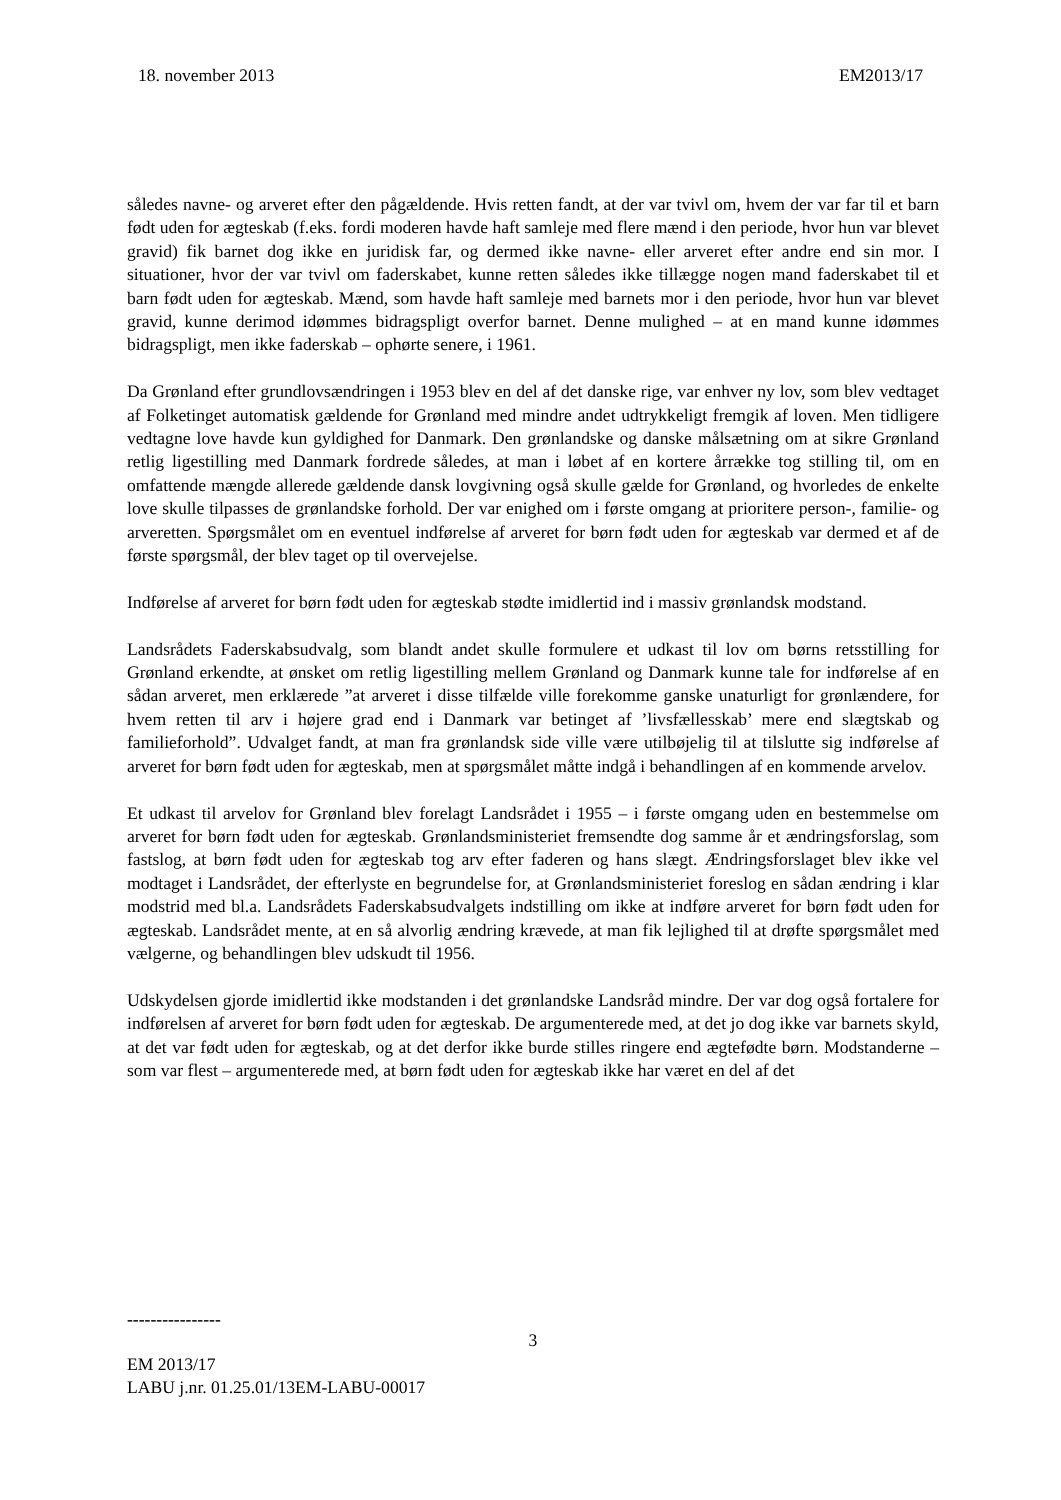18. november 2013 EM2013/17
således navne- og arveret efter den pågældende. Hvis retten fandt, at der var tvivl om, hvem der var far til et barn født uden for ægteskab (f.eks. fordi moderen havde haft samleje med flere mænd i den periode, hvor hun var blevet gravid) fik barnet dog ikke en juridisk far, og dermed ikke navne- eller arveret efter andre end sin mor. I situationer, hvor der var tvivl om faderskabet, kunne retten således ikke tillægge nogen mand faderskabet til et barn født uden for ægteskab. Mænd, som havde haft samleje med barnets mor i den periode, hvor hun var blevet gravid, kunne derimod idømmes bidragspligt overfor barnet. Denne mulighed – at en mand kunne idømmes bidragspligt, men ikke faderskab – ophørte senere, i 1961.
Da Grønland efter grundlovsændringen i 1953 blev en del af det danske rige, var enhver ny lov, som blev vedtaget af Folketinget automatisk gældende for Grønland med mindre andet udtrykkeligt fremgik af loven. Men tidligere vedtagne love havde kun gyldighed for Danmark. Den grønlandske og danske målsætning om at sikre Grønland retlig ligestilling med Danmark fordrede således, at man i løbet af en kortere årrække tog stilling til, om en omfattende mængde allerede gældende dansk lovgivning også skulle gælde for Grønland, og hvorledes de enkelte love skulle tilpasses de grønlandske forhold. Der var enighed om i første omgang at prioritere person-, familie- og arveretten. Spørgsmålet om en eventuel indførelse af arveret for børn født uden for ægteskab var dermed et af de første spørgsmål, der blev taget op til overvejelse.
Indførelse af arveret for børn født uden for ægteskab stødte imidlertid ind i massiv grønlandsk modstand.
Landsrådets Faderskabsudvalg, som blandt andet skulle formulere et udkast til lov om børns retsstilling for Grønland erkendte, at ønsket om retlig ligestilling mellem Grønland og Danmark kunne tale for indførelse af en sådan arveret, men erklærede ”at arveret i disse tilfælde ville forekomme ganske unaturligt for grønlændere, for hvem retten til arv i højere grad end i Danmark var betinget af ’livsfællesskab’ mere end slægtskab og familieforhold”. Udvalget fandt, at man fra grønlandsk side ville være utilbøjelig til at tilslutte sig indførelse af arveret for børn født uden for ægteskab, men at spørgsmålet måtte indgå i behandlingen af en kommende arvelov.
Et udkast til arvelov for Grønland blev forelagt Landsrådet i 1955 – i første omgang uden en bestemmelse om arveret for børn født uden for ægteskab. Grønlandsministeriet fremsendte dog samme år et ændringsforslag, som fastslog, at børn født uden for ægteskab tog arv efter faderen og hans slægt. Ændringsforslaget blev ikke vel modtaget i Landsrådet, der efterlyste en begrundelse for, at Grønlandsministeriet foreslog en sådan ændring i klar modstrid med bl.a. Landsrådets Faderskabsudvalgets indstilling om ikke at indføre arveret for børn født uden for ægteskab. Landsrådet mente, at en så alvorlig ændring krævede, at man fik lejlighed til at drøfte spørgsmålet med vælgerne, og behandlingen blev udskudt til 1956.
Udskydelsen gjorde imidlertid ikke modstanden i det grønlandske Landsråd mindre. Der var dog også fortalere for indførelsen af arveret for børn født uden for ægteskab. De argumenterede med, at det jo dog ikke var barnets skyld, at det var født uden for ægteskab, og at det derfor ikke burde stilles ringere end ægtefødte børn. Modstanderne – som var flest – argumenterede med, at børn født uden for ægteskab ikke har været en del af det
----------------
3
EM 2013/17
LABU j.nr. 01.25.01/13EM-LABU-00017